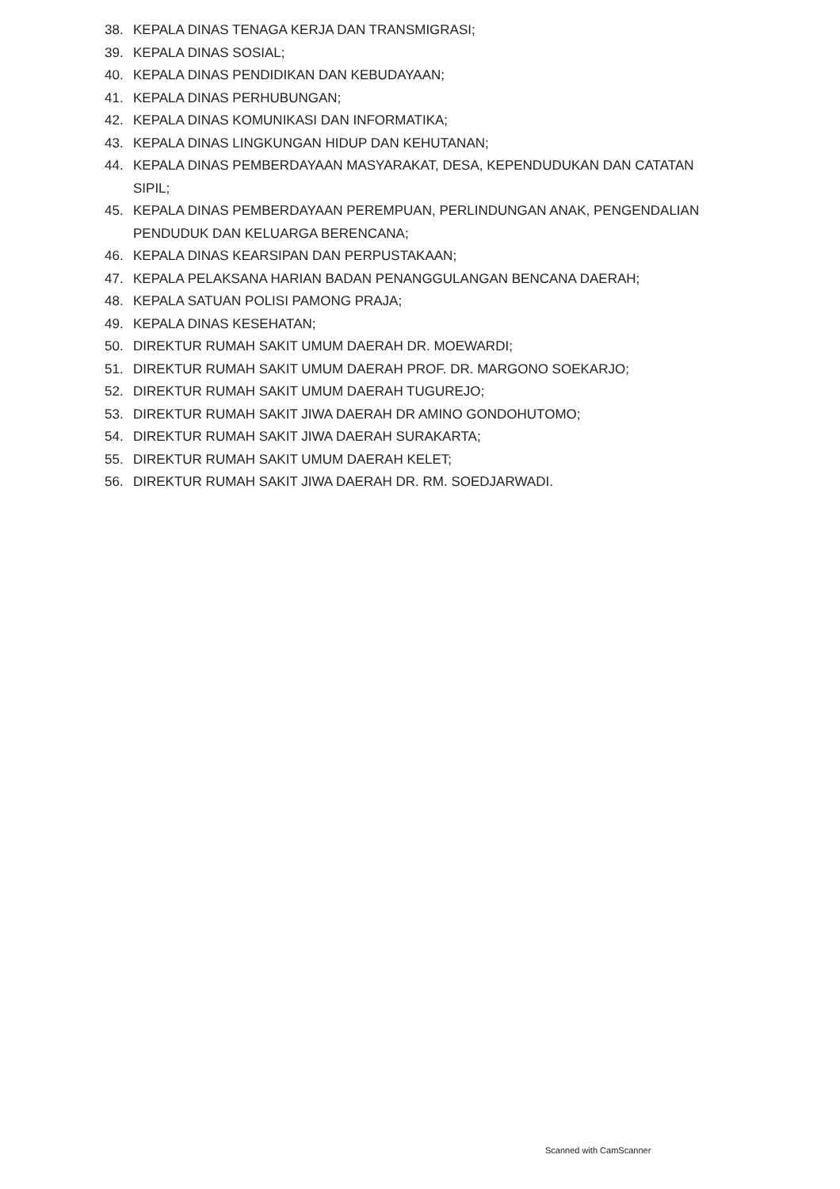38. KEPALA DINAS TENAGA KERJA DAN TRANSMIGRASI;
39. KEPALA DINAS SOSIAL;
40. KEPALA DINAS PENDIDIKAN DAN KEBUDAYAAN;
41. KEPALA DINAS PERHUBUNGAN;
42. KEPALA DINAS KOMUNIKASI DAN INFORMATIKA;
43. KEPALA DINAS LINGKUNGAN HIDUP DAN KEHUTANAN;
44. KEPALA DINAS PEMBERDAYAAN MASYARAKAT, DESA, KEPENDUDUKAN DAN CATATAN SIPIL;
45. KEPALA DINAS PEMBERDAYAAN PEREMPUAN, PERLINDUNGAN ANAK, PENGENDALIAN PENDUDUK DAN KELUARGA BERENCANA;
46. KEPALA DINAS KEARSIPAN DAN PERPUSTAKAAN;
47. KEPALA PELAKSANA HARIAN BADAN PENANGGULANGAN BENCANA DAERAH;
48. KEPALA SATUAN POLISI PAMONG PRAJA;
49. KEPALA DINAS KESEHATAN;
50. DIREKTUR RUMAH SAKIT UMUM DAERAH DR. MOEWARDI;
51. DIREKTUR RUMAH SAKIT UMUM DAERAH PROF. DR. MARGONO SOEKARJO;
52. DIREKTUR RUMAH SAKIT UMUM DAERAH TUGUREJO;
53. DIREKTUR RUMAH SAKIT JIWA DAERAH DR AMINO GONDOHUTOMO;
54. DIREKTUR RUMAH SAKIT JIWA DAERAH SURAKARTA;
55. DIREKTUR RUMAH SAKIT UMUM DAERAH KELET;
56. DIREKTUR RUMAH SAKIT JIWA DAERAH DR. RM. SOEDJARWADI.
Scanned with CamScanner